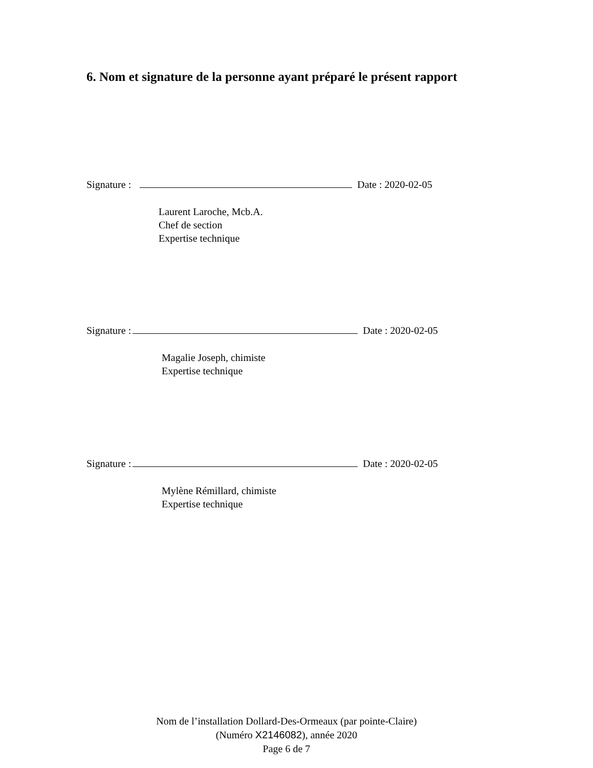6. Nom et signature de la personne ayant préparé le présent rapport
Signature : Date : 2020-02-05
Laurent Laroche, Mcb.A.
Chef de section
Expertise technique
Signature : Date : 2020-02-05
Magalie Joseph, chimiste
Expertise technique
Signature : Date : 2020-02-05
Mylène Rémillard, chimiste
Expertise technique
Nom de l’installation Dollard-Des-Ormeaux (par pointe-Claire)
(Numéro X2146082), année 2020
Page 6 de 7